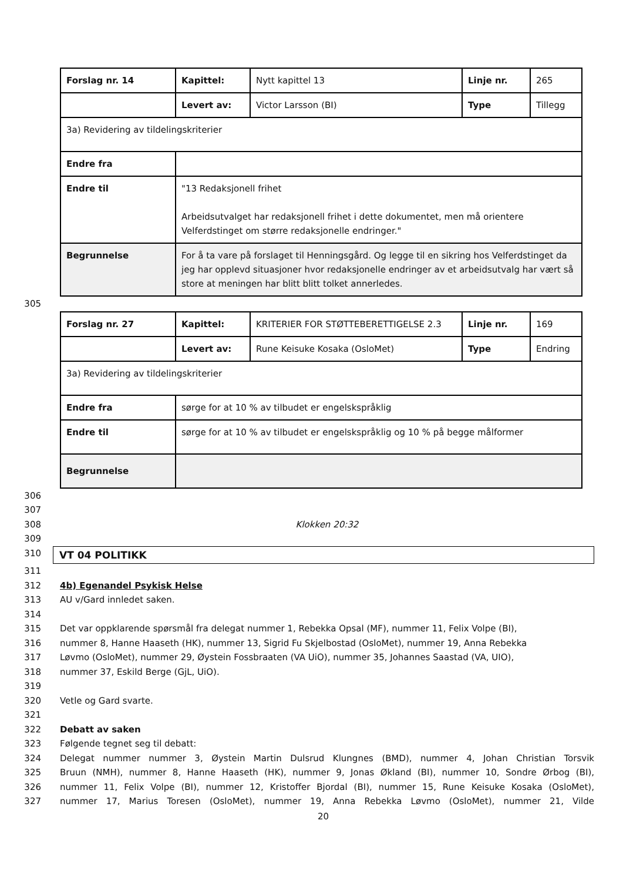| Forslag nr. 14 | Kapittel: | Nytt kapittel 13 | Linje nr. | 265 |
| | Levert av: | Victor Larsson (BI) | Type | Tillegg |
| 3a) Revidering av tildelingskriterier | | | | |
| Endre fra | | | | |
| Endre til | "13 Redaksjonell frihet Arbeidsutvalget har redaksjonell frihet i dette dokumentet, men må orientere Velferdstinget om større redaksjonelle endringer." | | | |
| Begrunnelse | For å ta vare på forslaget til Henningsgård. Og legge til en sikring hos Velferdstinget da jeg har opplevd situasjoner hvor redaksjonelle endringer av et arbeidsutvalg har vært så store at meningen har blitt blitt tolket annerledes. | | | |
305
| Forslag nr. 27 | Kapittel: | KRITERIER FOR STØTTEBERETTIGELSE 2.3 | Linje nr. | 169 |
| | Levert av: | Rune Keisuke Kosaka (OsloMet) | Type | Endring |
| 3a) Revidering av tildelingskriterier | | | | |
| Endre fra | sørge for at 10 % av tilbudet er engelskspråklig | | | |
| Endre til | sørge for at 10 % av tilbudet er engelskspråklig og 10 % på begge målformer | | | |
| Begrunnelse | | | | |
306
307
308 Klokken 20:32
309
310 VT 04 POLITIKK
311
312 4b) Egenandel Psykisk Helse
313 AU v/Gard innledet saken.
314
315 Det var oppklarende spørsmål fra delegat nummer 1, Rebekka Opsal (MF), nummer 11, Felix Volpe (BI),
316 nummer 8, Hanne Haaseth (HK), nummer 13, Sigrid Fu Skjelbostad (OsloMet), nummer 19, Anna Rebekka
317 Løvmo (OsloMet), nummer 29, Øystein Fossbraaten (VA UiO), nummer 35, Johannes Saastad (VA, UIO),
318 nummer 37, Eskild Berge (GjL, UiO).
319
320 Vetle og Gard svarte.
321
322 Debatt av saken
323 Følgende tegnet seg til debatt:
324 Delegat nummer nummer 3, Øystein Martin Dulsrud Klungnes (BMD), nummer 4, Johan Christian Torsvik
325 Bruun (NMH), nummer 8, Hanne Haaseth (HK), nummer 9, Jonas Økland (BI), nummer 10, Sondre Ørbog (BI),
326 nummer 11, Felix Volpe (BI), nummer 12, Kristoffer Bjordal (BI), nummer 15, Rune Keisuke Kosaka (OsloMet),
327 nummer 17, Marius Toresen (OsloMet), nummer 19, Anna Rebekka Løvmo (OsloMet), nummer 21, Vilde
20